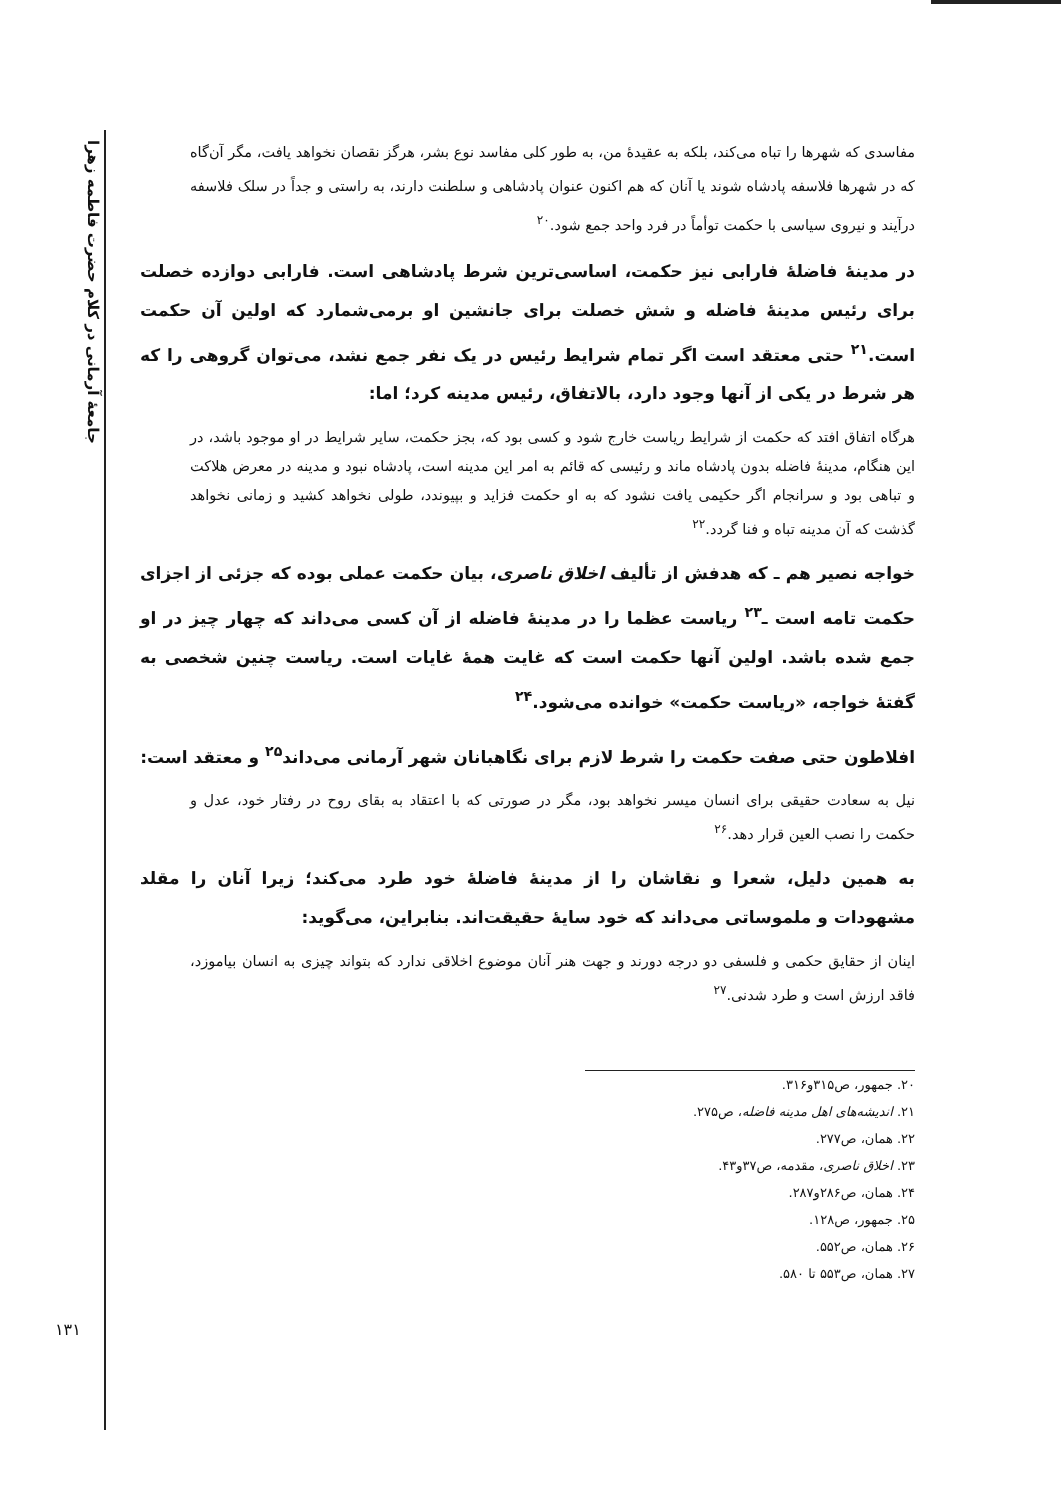جامعهٔ آرمانی در کلام حضرت فاطمه زهرا
۱۳۱
مفاسدی که شهرها را تباه می‌کند، بلکه به عقیدهٔ من، به طور کلی مفاسد نوع بشر، هرگز نقصان نخواهد یافت، مگر آن‌گاه که در شهرها فلاسفه پادشاه شوند یا آنان که هم اکنون عنوان پادشاهی و سلطنت دارند، به راستی و جداً در سلک فلاسفه درآیند و نیروی سیاسی با حکمت توأماً در فرد واحد جمع شود.<sup>۲۰</sup>
در مدینهٔ فاضلهٔ فارابی نیز حکمت، اساسی‌ترین شرط پادشاهی است. فارابی دوازده خصلت برای رئیس مدینهٔ فاضله و شش خصلت برای جانشین او برمی‌شمارد که اولین آن حکمت است.<sup>۲۱</sup> حتی معتقد است اگر تمام شرایط رئیس در یک نفر جمع نشد، می‌توان گروهی را که هر شرط در یکی از آنها وجود دارد، بالاتفاق، رئیس مدینه کرد؛ اما:
هرگاه اتفاق افتد که حکمت از شرایط ریاست خارج شود و کسی بود که، بجز حکمت، سایر شرایط در او موجود باشد، در این هنگام، مدینهٔ فاضله بدون پادشاه ماند و رئیسی که قائم به امر این مدینه است، پادشاه نبود و مدینه در معرض هلاکت و تباهی بود و سرانجام اگر حکیمی یافت نشود که به او حکمت فزاید و بپیوندد، طولی نخواهد کشید و زمانی نخواهد گذشت که آن مدینه تباه و فنا گردد.<sup>۲۲</sup>
خواجه نصیر هم ـ که هدفش از تألیف اخلاق ناصری، بیان حکمت عملی بوده که جزئی از اجزای حکمت تامه است ـ<sup>۲۳</sup> ریاست عظما را در مدینهٔ فاضله از آن کسی می‌داند که چهار چیز در او جمع شده باشد. اولین آنها حکمت است که غایت همهٔ غایات است. ریاست چنین شخصی به گفتهٔ خواجه، «ریاست حکمت» خوانده می‌شود.<sup>۲۴</sup>
افلاطون حتی صفت حکمت را شرط لازم برای نگاهبانان شهر آرمانی می‌داند<sup>۲۵</sup> و معتقد است:
نیل به سعادت حقیقی برای انسان میسر نخواهد بود، مگر در صورتی که با اعتقاد به بقای روح در رفتار خود، عدل و حکمت را نصب العین قرار دهد.<sup>۲۶</sup>
به همین دلیل، شعرا و نقاشان را از مدینهٔ فاضلهٔ خود طرد می‌کند؛ زیرا آنان را مقلد مشهودات و ملموساتی می‌داند که خود سایهٔ حقیقت‌اند. بنابراین، می‌گوید:
اینان از حقایق حکمی و فلسفی دو درجه دورند و جهت هنر آنان موضوع اخلاقی ندارد که بتواند چیزی به انسان بیاموزد، فاقد ارزش است و طرد شدنی.<sup>۲۷</sup>
۲۰. جمهور، ص۳۱۵و۳۱۶.
۲۱. اندیشه‌های اهل مدینه فاضله، ص۲۷۵.
۲۲. همان، ص۲۷۷.
۲۳. اخلاق ناصری، مقدمه، ص۳۷و۴۳.
۲۴. همان، ص۲۸۶و۲۸۷.
۲۵. جمهور، ص۱۲۸.
۲۶. همان، ص۵۵۲.
۲۷. همان، ص۵۵۳ تا ۵۸۰.